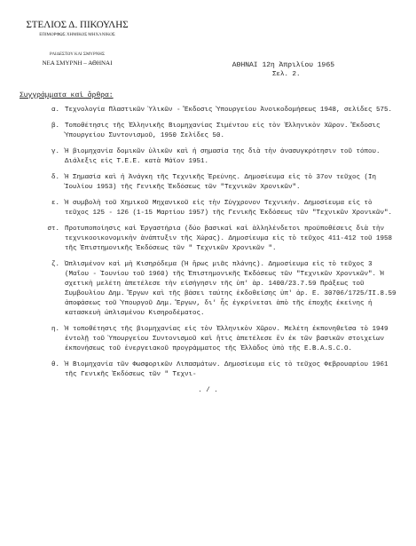ΣΤΕΛΙΟΣ Δ. ΠΙΚΟΥΛΗΣ
ΕΠΙΜΟΡΦΩΣ ΧΗΜΙΚΟΣ ΜΗΧΑΝΙΚΟΣ
ΡΑΙΔΕΣΤΟΥ ΚΑΙ ΣΜΥΡΝΗΣ
ΝΕΑ ΣΜΥΡΝΗ – ΑΘΗΝΑΙ
ΑΘΗΝΑΙ 12η Ἀπριλίου 1965
Σελ. 2.
Συγγράμματα καὶ ἄρθρα:
α. Τεχνολογία Πλαστικῶν Ὑλικῶν - Ἔκδοσις Ὑπουργείου Ἀνοικοδομήσεως 1948, σελίδες 575.
β. Τοποθέτησις τῆς Ἑλληνικῆς Βιομηχανίας Σιμέντου εἰς τὸν Ἑλληνικὸν Χῶρον. Ἔκδοσις Ὑπουργείου Συντονισμοῦ, 1950 Σελίδες 50.
γ. Ἡ βιομηχανία δομικῶν ὑλικῶν καὶ ἡ σημασία της διὰ τὴν ἀνασυγκρότησιν τοῦ τόπου. Διάλεξις εἰς Τ.Ε.Ε. κατὰ Μάϊον 1951.
δ. Ἡ Σημασία καὶ ἡ Ἀνάγκη τῆς Τεχνικῆς Ἐρεύνης. Δημοσίευμα εἰς τὸ 37ον τεῦχος (Ιη Ἰουλίου 1953) τῆς Γενικῆς Ἐκδόσεως τῶν "Τεχνικῶν Χρονικῶν".
ε. Ἡ συμβολὴ τοῦ Χημικοῦ Μηχανικοῦ εἰς τὴν Σύγχρονον Τεχνικήν. Δημοσίευμα εἰς τὸ τεῦχος 125 - 126 (1-15 Μαρτίου 1957) τῆς Γενικῆς Ἐκδόσεως τῶν "Τεχνικῶν Χρονικῶν".
στ. Προτυποποίησις καὶ Ἐργαστήρια (δύο βασικαὶ καὶ ἀλληλένδετοι προϋποθέσεις διὰ τὴν τεχνικοοικονομικὴν ἀνάπτυξιν τῆς Χώρας). Δημοσίευμα εἰς τὸ τεῦχος 411-412 τοῦ 1958 τῆς Ἐπιστημονικῆς Ἐκδόσεως τῶν " Τεχνικῶν Χρονικῶν ".
ζ. Ὡπλισμένον καὶ μὴ Κισηρόδεμα (Ἡ ἥρως μιᾶς πλάνης). Δημοσίευμα εἰς τὸ τεῦχος 3 (Μαΐου - Ἰουνίου τοῦ 1960) τῆς Ἐπιστημονικῆς Ἐκδόσεως τῶν "Τεχνικῶν Χρονικῶν". Ἡ σχετικὴ μελέτη ἀπετέλεσε τὴν εἰσήγησιν τῆς ὑπ' ἀρ. 1400/23.7.59 Πράξεως τοῦ Συμβουλίου Δημ. Ἔργων καὶ τῆς βάσει ταύτης ἐκδοθείσης ὑπ' ἀρ. Ε. 30706/1725/ΙΙ.8.59 ἀποφάσεως τοῦ Ὑπουργοῦ Δημ. Ἔργων, δι' ἧς ἐγκρίνεται ἀπὸ τῆς ἐποχῆς ἐκείνης ἡ κατασκευὴ ὡπλισμένου Κισηροδέματος.
η. Ἡ τοποθέτησις τῆς βιομηχανίας εἰς τὸν Ἑλληνικὸν Χῶρον. Μελέτη ἐκπονηθεῖσα τὸ 1949 ἐντολῇ τοῦ Ὑπουργείου Συντονισμοῦ καὶ ἥτις ἀπετέλεσε ἓν ἐκ τῶν βασικῶν στοιχείων ἐκπονήσεως τοῦ ἐνεργειακοῦ προγράμματος τῆς Ἑλλάδος ὑπὸ τῆς Ε.Β.Α.S.C.O.
θ. Ἡ Βιομηχανία τῶν Φωσφορικῶν Λιπασμάτων. Δημοσίευμα εἰς τὸ τεῦχος Φεβρουαρίου 1961 τῆς Γενικῆς Ἐκδόσεως τῶν " Τεχνι-
. / .